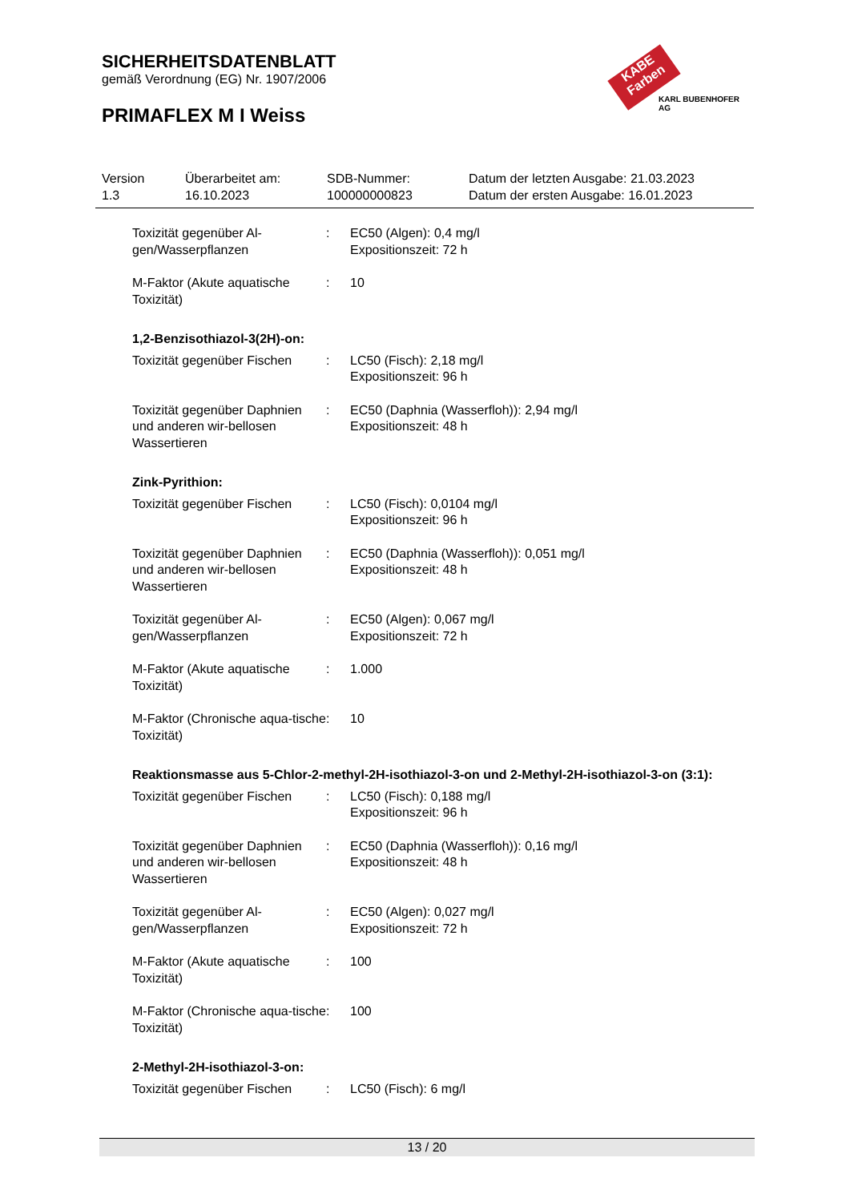SICHERHEITSDATENBLATT
gemäß Verordnung (EG) Nr. 1907/2006
PRIMAFLEX M I Weiss
KABE Farben
KARL BUBENHOFER AG
Version
1.3
Überarbeitet am:
16.10.2023
SDB-Nummer:
100000000823
Datum der letzten Ausgabe: 21.03.2023
Datum der ersten Ausgabe: 16.01.2023
Toxizität gegenüber Al-gen/Wasserpflanzen
: EC50 (Algen): 0,4 mg/l
Expositionszeit: 72 h
M-Faktor (Akute aquatische Toxizität)
: 10
1,2-Benzisothiazol-3(2H)-on:
Toxizität gegenüber Fischen
: LC50 (Fisch): 2,18 mg/l
Expositionszeit: 96 h
Toxizität gegenüber Daphnien und anderen wir-bellosen Wassertieren
: EC50 (Daphnia (Wasserfloh)): 2,94 mg/l
Expositionszeit: 48 h
Zink-Pyrithion:
Toxizität gegenüber Fischen
: LC50 (Fisch): 0,0104 mg/l
Expositionszeit: 96 h
Toxizität gegenüber Daphnien und anderen wir-bellosen Wassertieren
: EC50 (Daphnia (Wasserfloh)): 0,051 mg/l
Expositionszeit: 48 h
Toxizität gegenüber Al-gen/Wasserpflanzen
: EC50 (Algen): 0,067 mg/l
Expositionszeit: 72 h
M-Faktor (Akute aquatische Toxizität)
: 1.000
M-Faktor (Chronische aqua-tische Toxizität)
: 10
Reaktionsmasse aus 5-Chlor-2-methyl-2H-isothiazol-3-on und 2-Methyl-2H-isothiazol-3-on (3:1):
Toxizität gegenüber Fischen
: LC50 (Fisch): 0,188 mg/l
Expositionszeit: 96 h
Toxizität gegenüber Daphnien und anderen wir-bellosen Wassertieren
: EC50 (Daphnia (Wasserfloh)): 0,16 mg/l
Expositionszeit: 48 h
Toxizität gegenüber Al-gen/Wasserpflanzen
: EC50 (Algen): 0,027 mg/l
Expositionszeit: 72 h
M-Faktor (Akute aquatische Toxizität)
: 100
M-Faktor (Chronische aqua-tische Toxizität)
: 100
2-Methyl-2H-isothiazol-3-on:
Toxizität gegenüber Fischen
: LC50 (Fisch): 6 mg/l
13 / 20